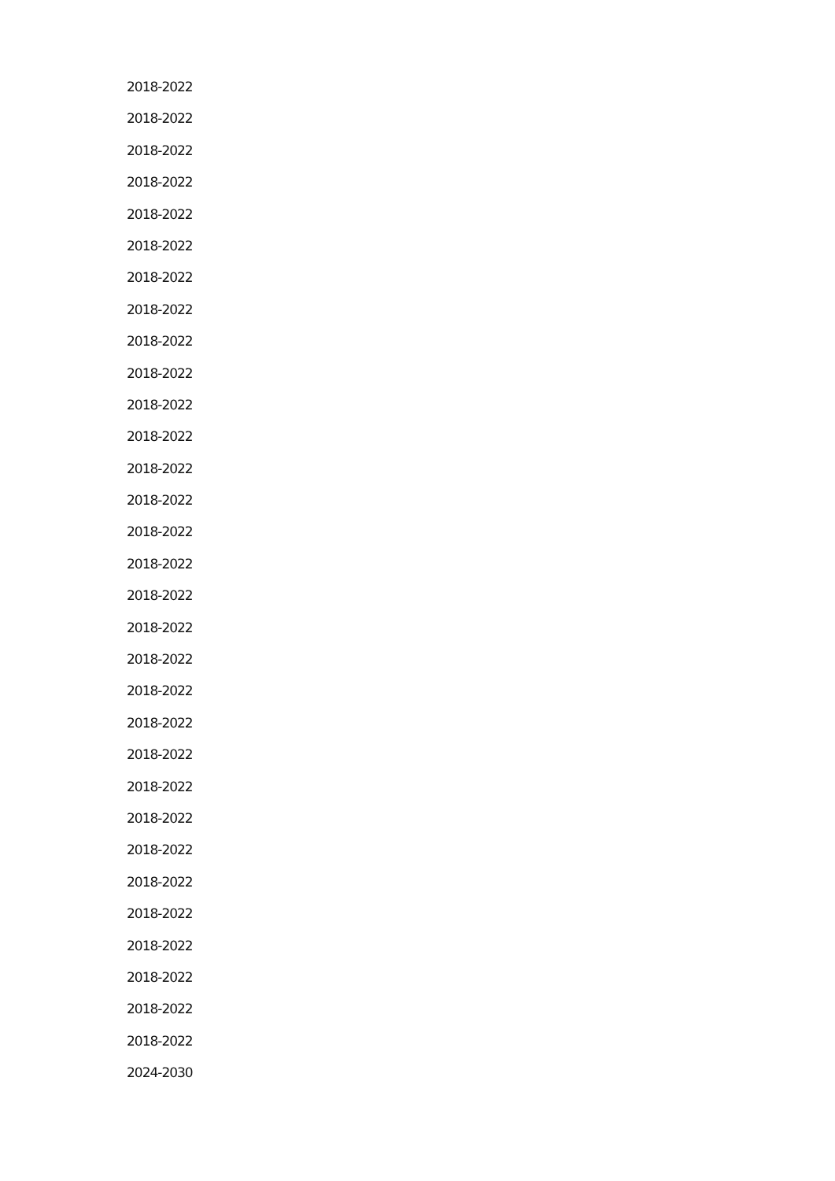2018-2022
2018-2022
2018-2022
2018-2022
2018-2022
2018-2022
2018-2022
2018-2022
2018-2022
2018-2022
2018-2022
2018-2022
2018-2022
2018-2022
2018-2022
2018-2022
2018-2022
2018-2022
2018-2022
2018-2022
2018-2022
2018-2022
2018-2022
2018-2022
2018-2022
2018-2022
2018-2022
2018-2022
2018-2022
2018-2022
2018-2022
2024-2030